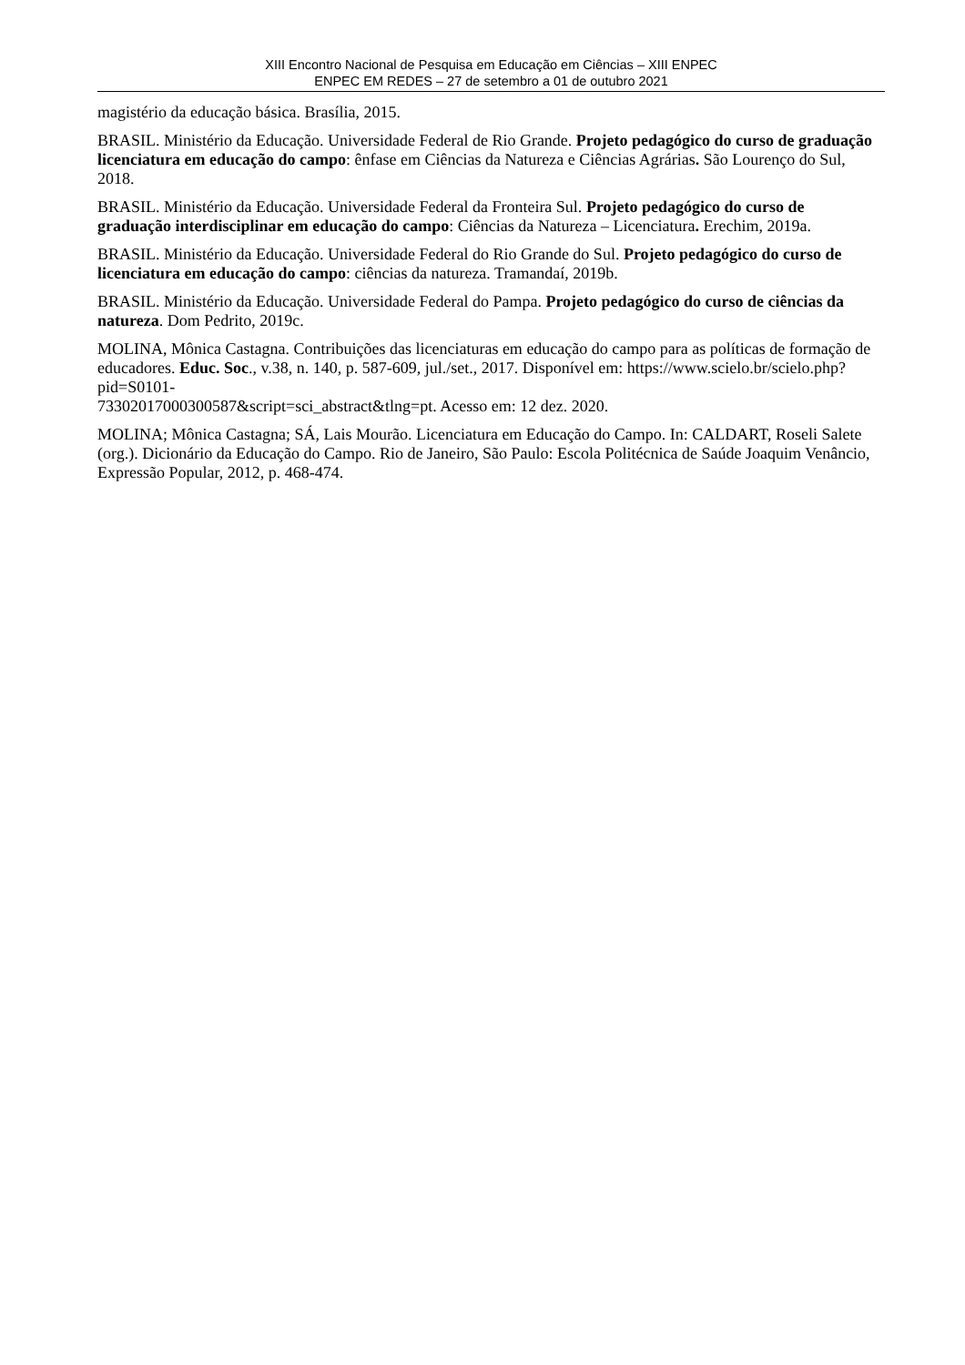XIII Encontro Nacional de Pesquisa em Educação em Ciências – XIII ENPEC
ENPEC EM REDES – 27 de setembro a 01 de outubro 2021
magistério da educação básica. Brasília, 2015.
BRASIL. Ministério da Educação. Universidade Federal de Rio Grande. Projeto pedagógico do curso de graduação licenciatura em educação do campo: ênfase em Ciências da Natureza e Ciências Agrárias. São Lourenço do Sul, 2018.
BRASIL. Ministério da Educação. Universidade Federal da Fronteira Sul. Projeto pedagógico do curso de graduação interdisciplinar em educação do campo: Ciências da Natureza – Licenciatura. Erechim, 2019a.
BRASIL. Ministério da Educação. Universidade Federal do Rio Grande do Sul. Projeto pedagógico do curso de licenciatura em educação do campo: ciências da natureza. Tramandaí, 2019b.
BRASIL. Ministério da Educação. Universidade Federal do Pampa. Projeto pedagógico do curso de ciências da natureza. Dom Pedrito, 2019c.
MOLINA, Mônica Castagna. Contribuições das licenciaturas em educação do campo para as políticas de formação de educadores. Educ. Soc., v.38, n. 140, p. 587-609, jul./set., 2017. Disponível em: https://www.scielo.br/scielo.php?pid=S0101-
73302017000300587&script=sci_abstract&tlng=pt. Acesso em: 12 dez. 2020.
MOLINA; Mônica Castagna; SÁ, Lais Mourão. Licenciatura em Educação do Campo. In: CALDART, Roseli Salete (org.). Dicionário da Educação do Campo. Rio de Janeiro, São Paulo: Escola Politécnica de Saúde Joaquim Venâncio, Expressão Popular, 2012, p. 468-474.